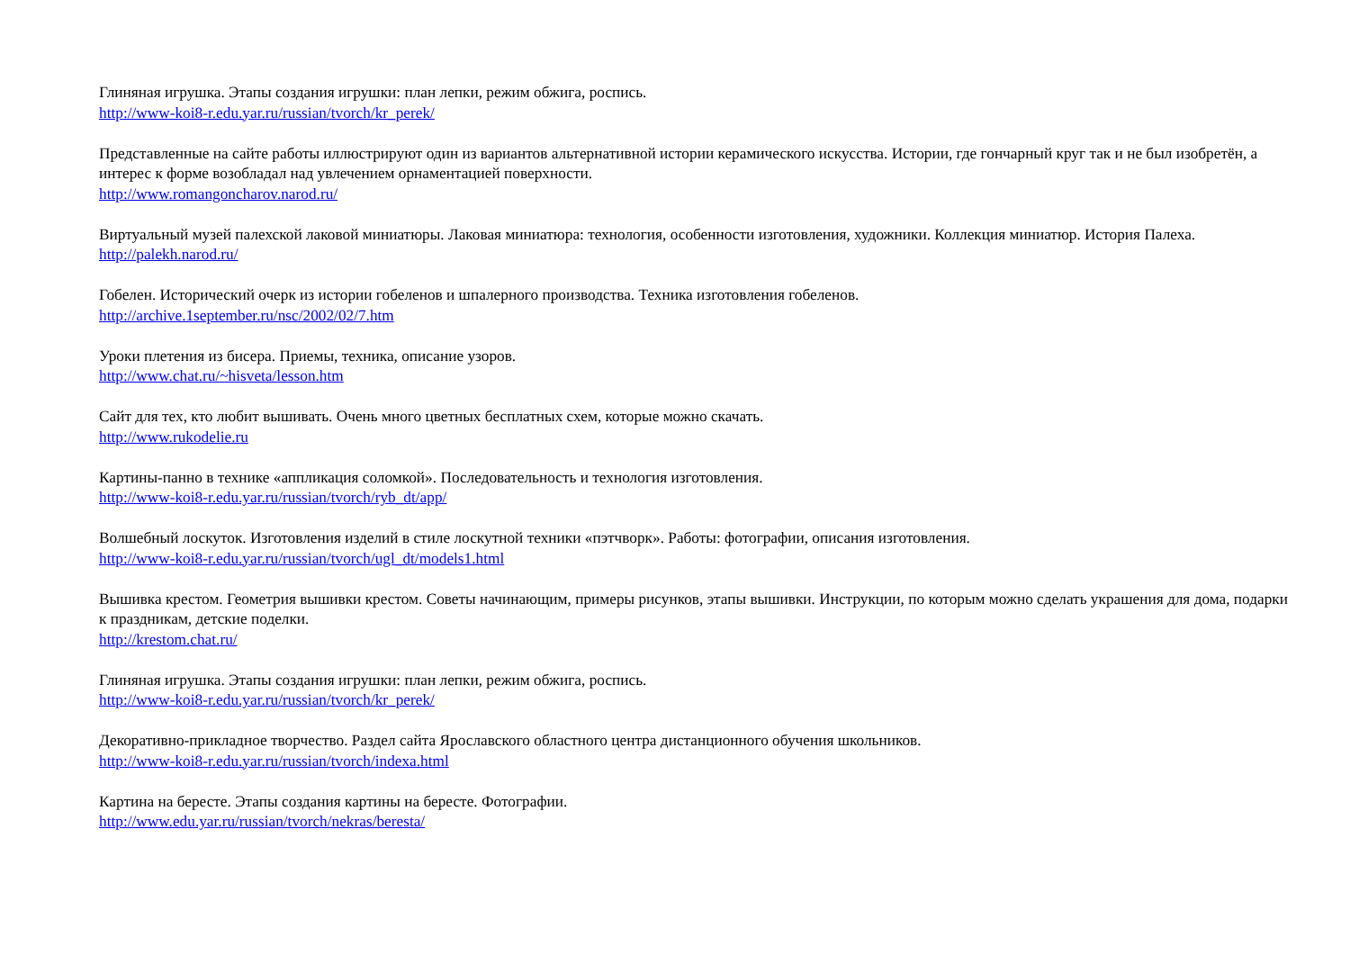Глиняная игрушка. Этапы создания игрушки: план лепки, режим обжига, роспись.
http://www-koi8-r.edu.yar.ru/russian/tvorch/kr_perek/
Представленные на сайте работы иллюстрируют один из вариантов альтернативной истории керамического искусства. Истории, где гончарный круг так и не был изобретён, а интерес к форме возобладал над увлечением орнаментацией поверхности.
http://www.romangoncharov.narod.ru/
Виртуальный музей палехской лаковой миниатюры. Лаковая миниатюра: технология, особенности изготовления, художники. Коллекция миниатюр. История Палеха.
http://palekh.narod.ru/
Гобелен. Исторический очерк из истории гобеленов и шпалерного производства. Техника изготовления гобеленов.
http://archive.1september.ru/nsc/2002/02/7.htm
Уроки плетения из бисера. Приемы, техника, описание узоров.
http://www.chat.ru/~hisveta/lesson.htm
Сайт для тех, кто любит вышивать. Очень много цветных бесплатных схем, которые можно скачать.
http://www.rukodelie.ru
Картины-панно в технике «аппликация соломкой». Последовательность и технология изготовления.
http://www-koi8-r.edu.yar.ru/russian/tvorch/ryb_dt/app/
Волшебный лоскуток. Изготовления изделий в стиле лоскутной техники «пэтчворк». Работы: фотографии, описания изготовления.
http://www-koi8-r.edu.yar.ru/russian/tvorch/ugl_dt/models1.html
Вышивка крестом. Геометрия вышивки крестом. Советы начинающим, примеры рисунков, этапы вышивки. Инструкции, по которым можно сделать украшения для дома, подарки к праздникам, детские поделки.
http://krestom.chat.ru/
Глиняная игрушка. Этапы создания игрушки: план лепки, режим обжига, роспись.
http://www-koi8-r.edu.yar.ru/russian/tvorch/kr_perek/
Декоративно-прикладное творчество. Раздел сайта Ярославского областного центра дистанционного обучения школьников.
http://www-koi8-r.edu.yar.ru/russian/tvorch/indexa.html
Картина на бересте. Этапы создания картины на бересте. Фотографии.
http://www.edu.yar.ru/russian/tvorch/nekras/beresta/